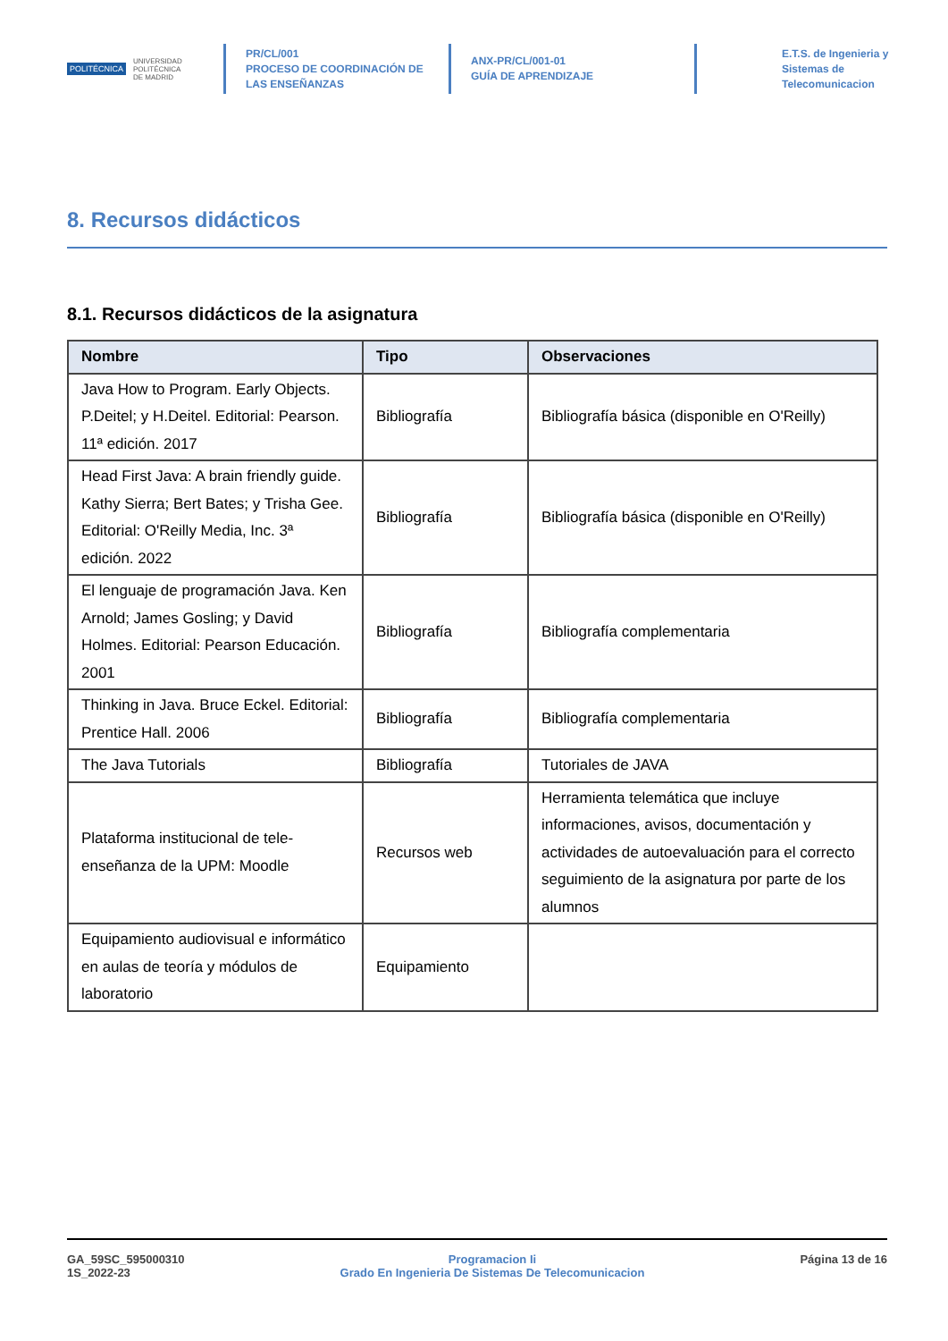POLITÉCNICA UNIVERSIDAD
POLITÉCNICA
DE MADRID
PR/CL/001
PROCESO DE COORDINACIÓN DE
LAS ENSEÑANZAS
ANX-PR/CL/001-01
GUÍA DE APRENDIZAJE
E.T.S. de Ingenieria y
Sistemas de
Telecomunicacion
8. Recursos didácticos
8.1. Recursos didácticos de la asignatura
| Nombre | Tipo | Observaciones |
| --- | --- | --- |
| Java How to Program. Early Objects. P.Deitel; y H.Deitel. Editorial: Pearson. 11ª edición. 2017 | Bibliografía | Bibliografía básica (disponible en O'Reilly) |
| Head First Java: A brain friendly guide. Kathy Sierra; Bert Bates; y Trisha Gee. Editorial: O'Reilly Media, Inc. 3ª edición. 2022 | Bibliografía | Bibliografía básica (disponible en O'Reilly) |
| El lenguaje de programación Java. Ken Arnold; James Gosling; y David Holmes. Editorial: Pearson Educación. 2001 | Bibliografía | Bibliografía complementaria |
| Thinking in Java. Bruce Eckel. Editorial: Prentice Hall. 2006 | Bibliografía | Bibliografía complementaria |
| The Java Tutorials | Bibliografía | Tutoriales de JAVA |
| Plataforma institucional de tele-enseñanza de la UPM: Moodle | Recursos web | Herramienta telemática que incluye informaciones, avisos, documentación y actividades de autoevaluación para el correcto seguimiento de la asignatura por parte de los alumnos |
| Equipamiento audiovisual e informático en aulas de teoría y módulos de laboratorio | Equipamiento | |
GA_59SC_595000310
1S_2022-23
Programacion Ii
Grado En Ingenieria De Sistemas De Telecomunicacion
Página 13 de 16